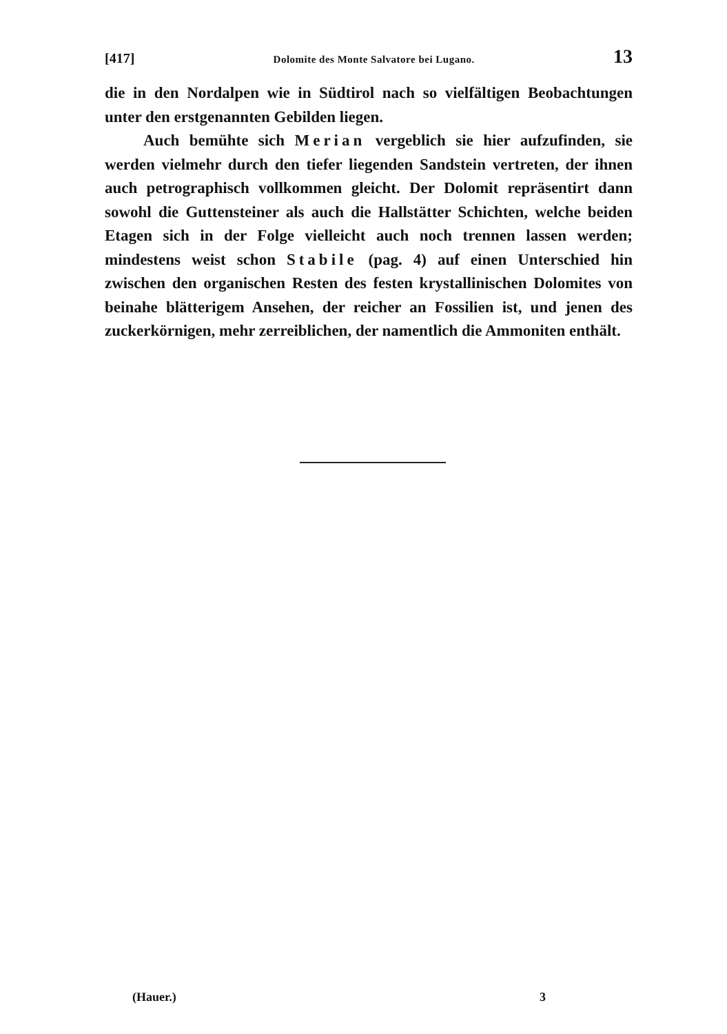[417] Dolomite des Monte Salvatore bei Lugano. 13
die in den Nordalpen wie in Südtirol nach so vielfältigen Beobachtungen unter den erstgenannten Gebilden liegen.
Auch bemühte sich Merian vergeblich sie hier aufzufinden, sie werden vielmehr durch den tiefer liegenden Sandstein vertreten, der ihnen auch petrographisch vollkommen gleicht. Der Dolomit repräsentirt dann sowohl die Guttensteiner als auch die Hallstätter Schichten, welche beiden Etagen sich in der Folge vielleicht auch noch trennen lassen werden; mindestens weist schon Stabile (pag. 4) auf einen Unterschied hin zwischen den organischen Resten des festen krystallinischen Dolomites von beinahe blätterigem Ansehen, der reicher an Fossilien ist, und jenen des zuckerkörnigen, mehr zerreiblichen, der namentlich die Ammoniten enthält.
(Hauer.) 3